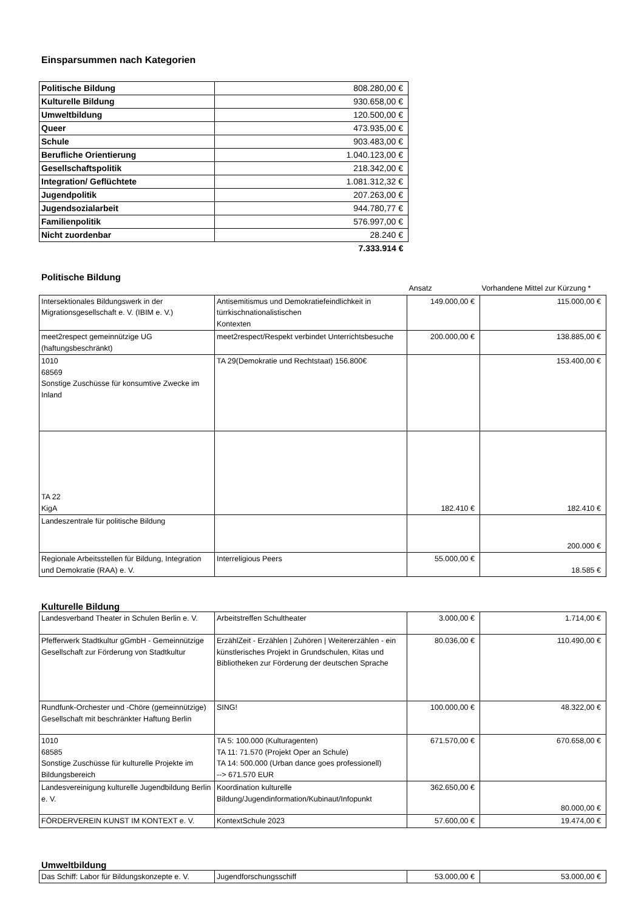Einsparsummen nach Kategorien
| Politische Bildung | 808.280,00 € |
| Kulturelle Bildung | 930.658,00 € |
| Umweltbildung | 120.500,00 € |
| Queer | 473.935,00 € |
| Schule | 903.483,00 € |
| Berufliche Orientierung | 1.040.123,00 € |
| Gesellschaftspolitik | 218.342,00 € |
| Integration/ Geflüchtete | 1.081.312,32 € |
| Jugendpolitik | 207.263,00 € |
| Jugendsozialarbeit | 944.780,77 € |
| Familienpolitik | 576.997,00 € |
| Nicht zuordenbar | 28.240 € |
| | 7.333.914 € |
Politische Bildung
| | | Ansatz | Vorhandene Mittel zur Kürzung * |
| Intersektionales Bildungswerk in der Migrationsgesellschaft e. V. (IBIM e. V.) | Antisemitismus und Demokratiefeindlichkeit in türrkischnationalistischen Kontexten | 149.000,00 € | 115.000,00 € |
| meet2respect gemeinnützige UG (haftungsbeschränkt) | meet2respect/Respekt verbindet Unterrichtsbesuche | 200.000,00 € | 138.885,00 € |
| 1010 68569 Sonstige Zuschüsse für konsumtive Zwecke im Inland | TA 29(Demokratie und Rechtstaat) 156.800€ | | 153.400,00 € |
| TA 22 KigA | | 182.410 € | 182.410 € |
| Landeszentrale für politische Bildung | | | 200.000 € |
| Regionale Arbeitsstellen für Bildung, Integration und Demokratie (RAA) e. V. | Interreligious Peers | 55.000,00 € | 18.585 € |
Kulturelle Bildung
| Landesverband Theater in Schulen Berlin e. V. | Arbeitstreffen Schultheater | 3.000,00 € | 1.714,00 € |
| Pfefferwerk Stadtkultur gGmbH - Gemeinnützige Gesellschaft zur Förderung von Stadtkultur | ErzählZeit - Erzählen / Zuhören / Weitererzählen - ein künstlerisches Projekt in Grundschulen, Kitas und Bibliotheken zur Förderung der deutschen Sprache | 80.036,00 € | 110.490,00 € |
| Rundfunk-Orchester und -Chöre (gemeinnützige) Gesellschaft mit beschränkter Haftung Berlin | SING! | 100.000,00 € | 48.322,00 € |
| 1010 68585 Sonstige Zuschüsse für kulturelle Projekte im Bildungsbereich | TA 5: 100.000 (Kulturagenten) TA 11: 71.570 (Projekt Oper an Schule) TA 14: 500.000 (Urban dance goes professionell) --> 671.570 EUR | 671.570,00 € | 670.658,00 € |
| Landesvereinigung kulturelle Jugendbildung Berlin e. V. | Koordination kulturelle Bildung/Jugendinformation/Kubinaut/Infopunkt | 362.650,00 € | 80.000,00 € |
| FÖRDERVEREIN KUNST IM KONTEXT e. V. | KontextSchule 2023 | 57.600,00 € | 19.474,00 € |
Umweltbildung
| Das Schiff: Labor für Bildungskonzepte e. V. | Jugendforschungsschiff | 53.000,00 € | 53.000,00 € |